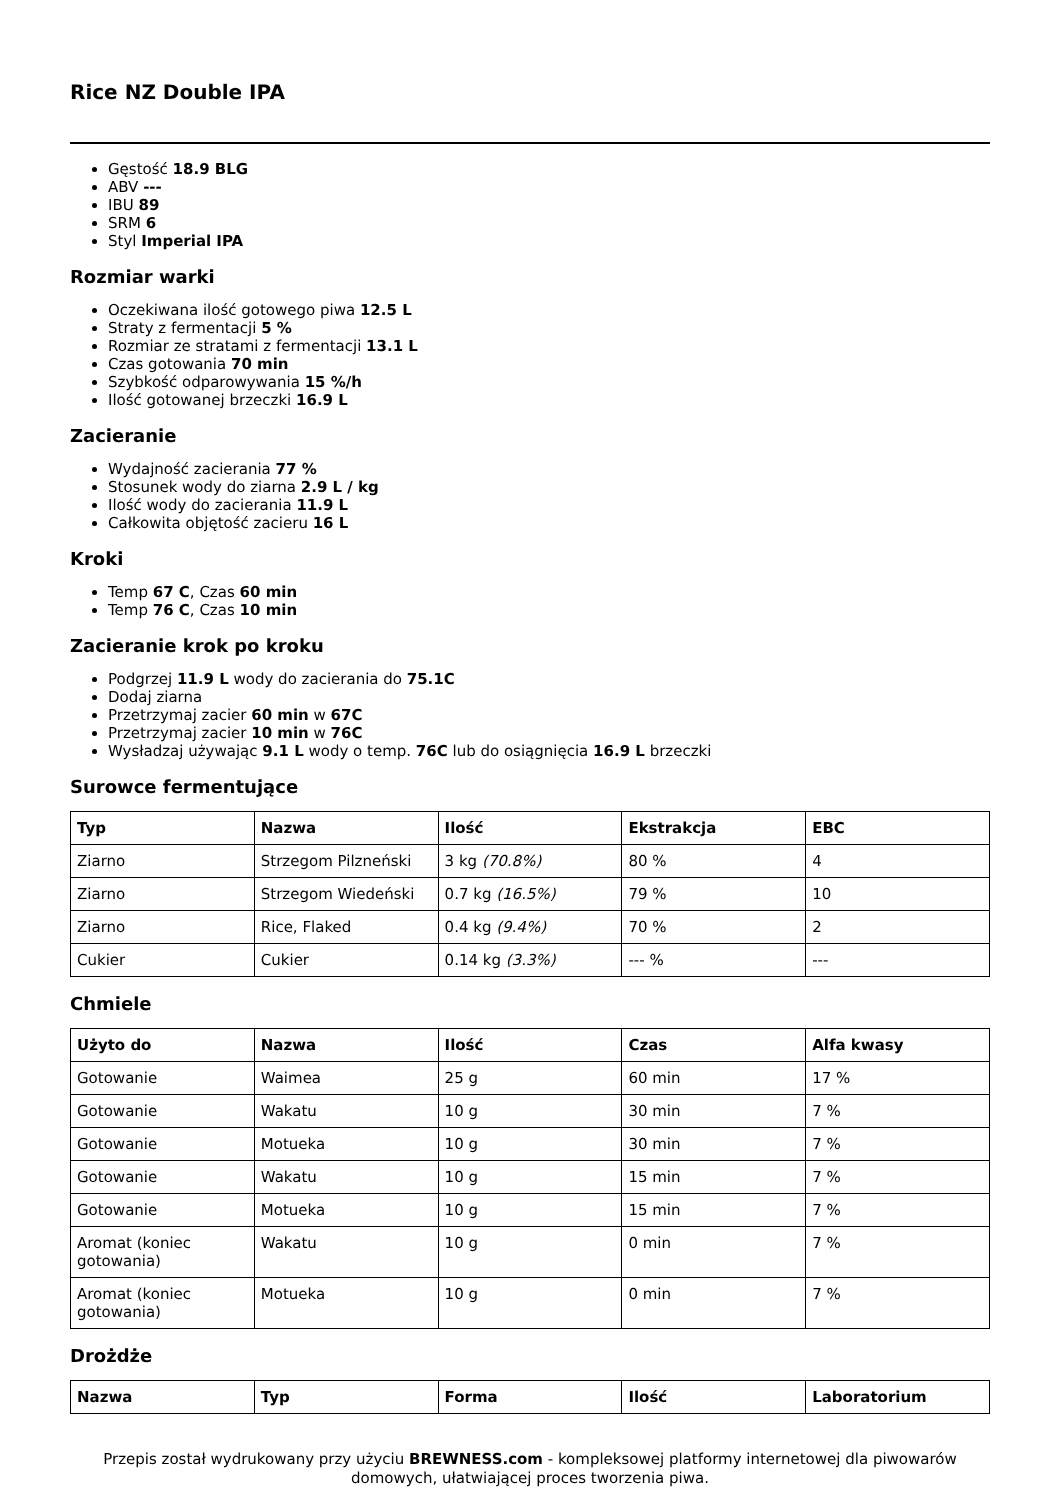Rice NZ Double IPA
Gęstość 18.9 BLG
ABV ---
IBU 89
SRM 6
Styl Imperial IPA
Rozmiar warki
Oczekiwana ilość gotowego piwa 12.5 L
Straty z fermentacji 5 %
Rozmiar ze stratami z fermentacji 13.1 L
Czas gotowania 70 min
Szybkość odparowywania 15 %/h
Ilość gotowanej brzeczki 16.9 L
Zacieranie
Wydajność zacierania 77 %
Stosunek wody do ziarna 2.9 L / kg
Ilość wody do zacierania 11.9 L
Całkowita objętość zacieru 16 L
Kroki
Temp 67 C, Czas 60 min
Temp 76 C, Czas 10 min
Zacieranie krok po kroku
Podgrzej 11.9 L wody do zacierania do 75.1C
Dodaj ziarna
Przetrzymaj zacier 60 min w 67C
Przetrzymaj zacier 10 min w 76C
Wysładzaj używając 9.1 L wody o temp. 76C lub do osiągnięcia 16.9 L brzeczki
Surowce fermentujące
| Typ | Nazwa | Ilość | Ekstrakcja | EBC |
| --- | --- | --- | --- | --- |
| Ziarno | Strzegom Pilzneński | 3 kg (70.8%) | 80 % | 4 |
| Ziarno | Strzegom Wiedeński | 0.7 kg (16.5%) | 79 % | 10 |
| Ziarno | Rice, Flaked | 0.4 kg (9.4%) | 70 % | 2 |
| Cukier | Cukier | 0.14 kg (3.3%) | --- % | --- |
Chmiele
| Użyto do | Nazwa | Ilość | Czas | Alfa kwasy |
| --- | --- | --- | --- | --- |
| Gotowanie | Waimea | 25 g | 60 min | 17 % |
| Gotowanie | Wakatu | 10 g | 30 min | 7 % |
| Gotowanie | Motueka | 10 g | 30 min | 7 % |
| Gotowanie | Wakatu | 10 g | 15 min | 7 % |
| Gotowanie | Motueka | 10 g | 15 min | 7 % |
| Aromat (koniec gotowania) | Wakatu | 10 g | 0 min | 7 % |
| Aromat (koniec gotowania) | Motueka | 10 g | 0 min | 7 % |
Drożdże
| Nazwa | Typ | Forma | Ilość | Laboratorium |
| --- | --- | --- | --- | --- |
Przepis został wydrukowany przy użyciu BREWNESS.com - kompleksowej platformy internetowej dla piwowarów domowych, ułatwiającej proces tworzenia piwa.